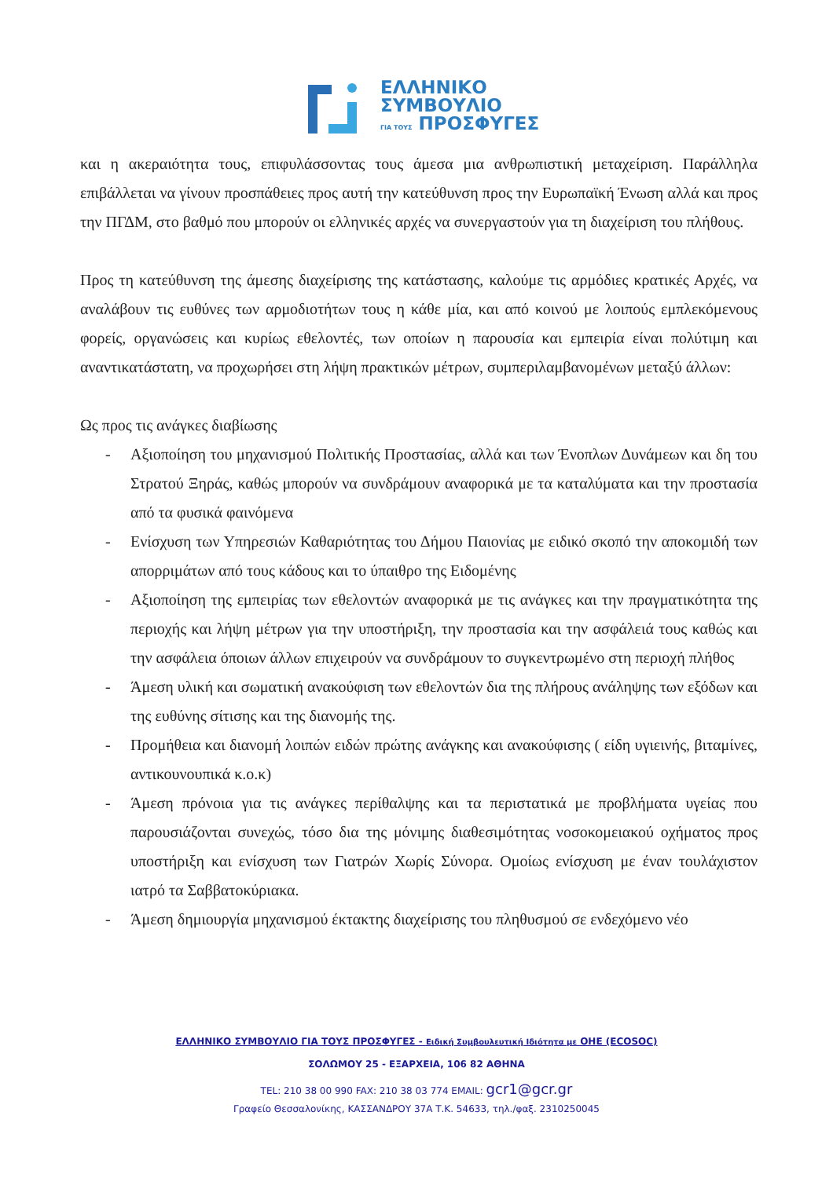ΕΛΛΗΝΙΚΟ
ΣΥΜΒΟΥΛΙΟ
ΓΙΑ ΤΟΥΣ ΠΡΟΣΦΥΓΕΣ
και η ακεραιότητα τους, επιφυλάσσοντας τους άμεσα μια ανθρωπιστική μεταχείριση. Παράλληλα επιβάλλεται να γίνουν προσπάθειες προς αυτή την κατεύθυνση προς την Ευρωπαϊκή Ένωση αλλά και προς την ΠΓΔΜ, στο βαθμό που μπορούν οι ελληνικές αρχές να συνεργαστούν για τη διαχείριση του πλήθους.
Προς τη κατεύθυνση της άμεσης διαχείρισης της κατάστασης, καλούμε τις αρμόδιες κρατικές Αρχές, να αναλάβουν τις ευθύνες των αρμοδιοτήτων τους η κάθε μία, και από κοινού με λοιπούς εμπλεκόμενους φορείς, οργανώσεις και κυρίως εθελοντές, των οποίων η παρουσία και εμπειρία είναι πολύτιμη και αναντικατάστατη, να προχωρήσει στη λήψη πρακτικών μέτρων, συμπεριλαμβανομένων μεταξύ άλλων:
Ως προς τις ανάγκες διαβίωσης
- Αξιοποίηση του μηχανισμού Πολιτικής Προστασίας, αλλά και των Ένοπλων Δυνάμεων και δη του Στρατού Ξηράς, καθώς μπορούν να συνδράμουν αναφορικά με τα καταλύματα και την προστασία από τα φυσικά φαινόμενα
- Ενίσχυση των Υπηρεσιών Καθαριότητας του Δήμου Παιονίας με ειδικό σκοπό την αποκομιδή των απορριμάτων από τους κάδους και το ύπαιθρο της Ειδομένης
- Αξιοποίηση της εμπειρίας των εθελοντών αναφορικά με τις ανάγκες και την πραγματικότητα της περιοχής και λήψη μέτρων για την υποστήριξη, την προστασία και την ασφάλειά τους καθώς και την ασφάλεια όποιων άλλων επιχειρούν να συνδράμουν το συγκεντρωμένο στη περιοχή πλήθος
- Άμεση υλική και σωματική ανακούφιση των εθελοντών δια της πλήρους ανάληψης των εξόδων και της ευθύνης σίτισης και της διανομής της.
- Προμήθεια και διανομή λοιπών ειδών πρώτης ανάγκης και ανακούφισης ( είδη υγιεινής, βιταμίνες, αντικουνουπικά κ.ο.κ)
- Άμεση πρόνοια για τις ανάγκες περίθαλψης και τα περιστατικά με προβλήματα υγείας που παρουσιάζονται συνεχώς, τόσο δια της μόνιμης διαθεσιμότητας νοσοκομειακού οχήματος προς υποστήριξη και ενίσχυση των Γιατρών Χωρίς Σύνορα. Ομοίως ενίσχυση με έναν τουλάχιστον ιατρό τα Σαββατοκύριακα.
- Άμεση δημιουργία μηχανισμού έκτακτης διαχείρισης του πληθυσμού σε ενδεχόμενο νέο
ΕΛΛΗΝΙΚΟ ΣΥΜΒΟΥΛΙΟ ΓΙΑ ΤΟΥΣ ΠΡΟΣΦΥΓΕΣ - Ειδική Συμβουλευτική Ιδιότητα με ΟΗΕ (ECOSOC)
ΣΟΛΩΜΟΥ 25 - ΕΞΑΡΧΕΙΑ, 106 82 ΑΘΗΝΑ
TEL: 210 38 00 990 FAX: 210 38 03 774 EMAIL: gcr1@gcr.gr
Γραφείο Θεσσαλονίκης, ΚΑΣΣΑΝΔΡΟΥ 37Α Τ.Κ. 54633, τηλ./φαξ. 2310250045